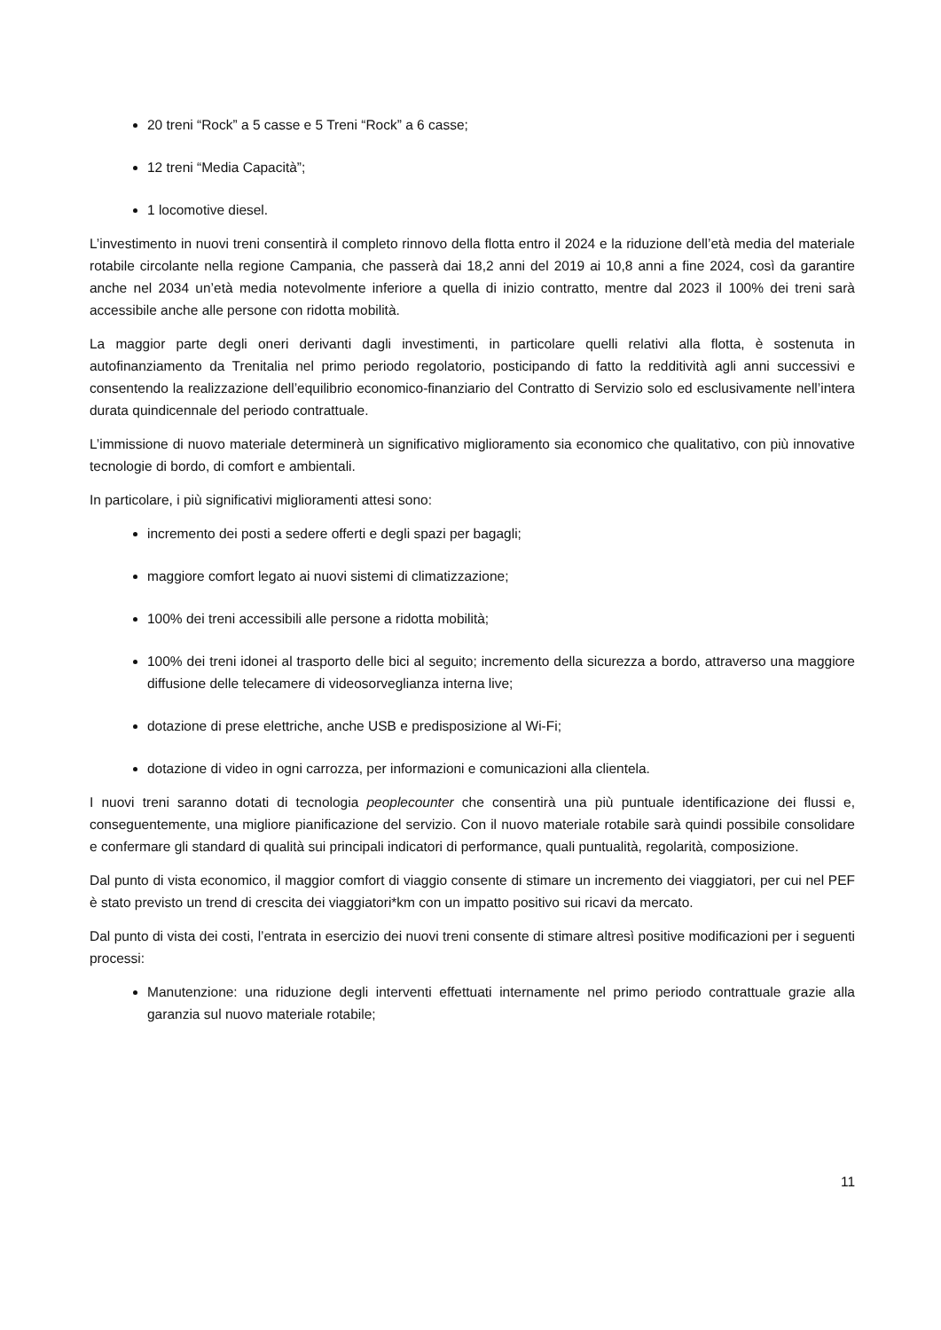20 treni “Rock” a 5 casse e 5 Treni “Rock” a 6 casse;
12 treni “Media Capacità”;
1 locomotive diesel.
L’investimento in nuovi treni consentirà il completo rinnovo della flotta entro il 2024 e la riduzione dell’età media del materiale rotabile circolante nella regione Campania, che passerà dai 18,2 anni del 2019 ai 10,8 anni a fine 2024, così da garantire anche nel 2034 un’età media notevolmente inferiore a quella di inizio contratto, mentre dal 2023 il 100% dei treni sarà accessibile anche alle persone con ridotta mobilità.
La maggior parte degli oneri derivanti dagli investimenti, in particolare quelli relativi alla flotta, è sostenuta in autofinanziamento da Trenitalia nel primo periodo regolatorio, posticipando di fatto la redditività agli anni successivi e consentendo la realizzazione dell’equilibrio economico-finanziario del Contratto di Servizio solo ed esclusivamente nell’intera durata quindicennale del periodo contrattuale.
L’immissione di nuovo materiale determinerà un significativo miglioramento sia economico che qualitativo, con più innovative tecnologie di bordo, di comfort e ambientali.
In particolare, i più significativi miglioramenti attesi sono:
incremento dei posti a sedere offerti e degli spazi per bagagli;
maggiore comfort legato ai nuovi sistemi di climatizzazione;
100% dei treni accessibili alle persone a ridotta mobilità;
100% dei treni idonei al trasporto delle bici al seguito; incremento della sicurezza a bordo, attraverso una maggiore diffusione delle telecamere di videosorveglianza interna live;
dotazione di prese elettriche, anche USB e predisposizione al Wi-Fi;
dotazione di video in ogni carrozza, per informazioni e comunicazioni alla clientela.
I nuovi treni saranno dotati di tecnologia peoplecounter che consentirà una più puntuale identificazione dei flussi e, conseguentemente, una migliore pianificazione del servizio. Con il nuovo materiale rotabile sarà quindi possibile consolidare e confermare gli standard di qualità sui principali indicatori di performance, quali puntualità, regolarità, composizione.
Dal punto di vista economico, il maggior comfort di viaggio consente di stimare un incremento dei viaggiatori, per cui nel PEF è stato previsto un trend di crescita dei viaggiatori*km con un impatto positivo sui ricavi da mercato.
Dal punto di vista dei costi, l’entrata in esercizio dei nuovi treni consente di stimare altresì positive modificazioni per i seguenti processi:
Manutenzione: una riduzione degli interventi effettuati internamente nel primo periodo contrattuale grazie alla garanzia sul nuovo materiale rotabile;
11